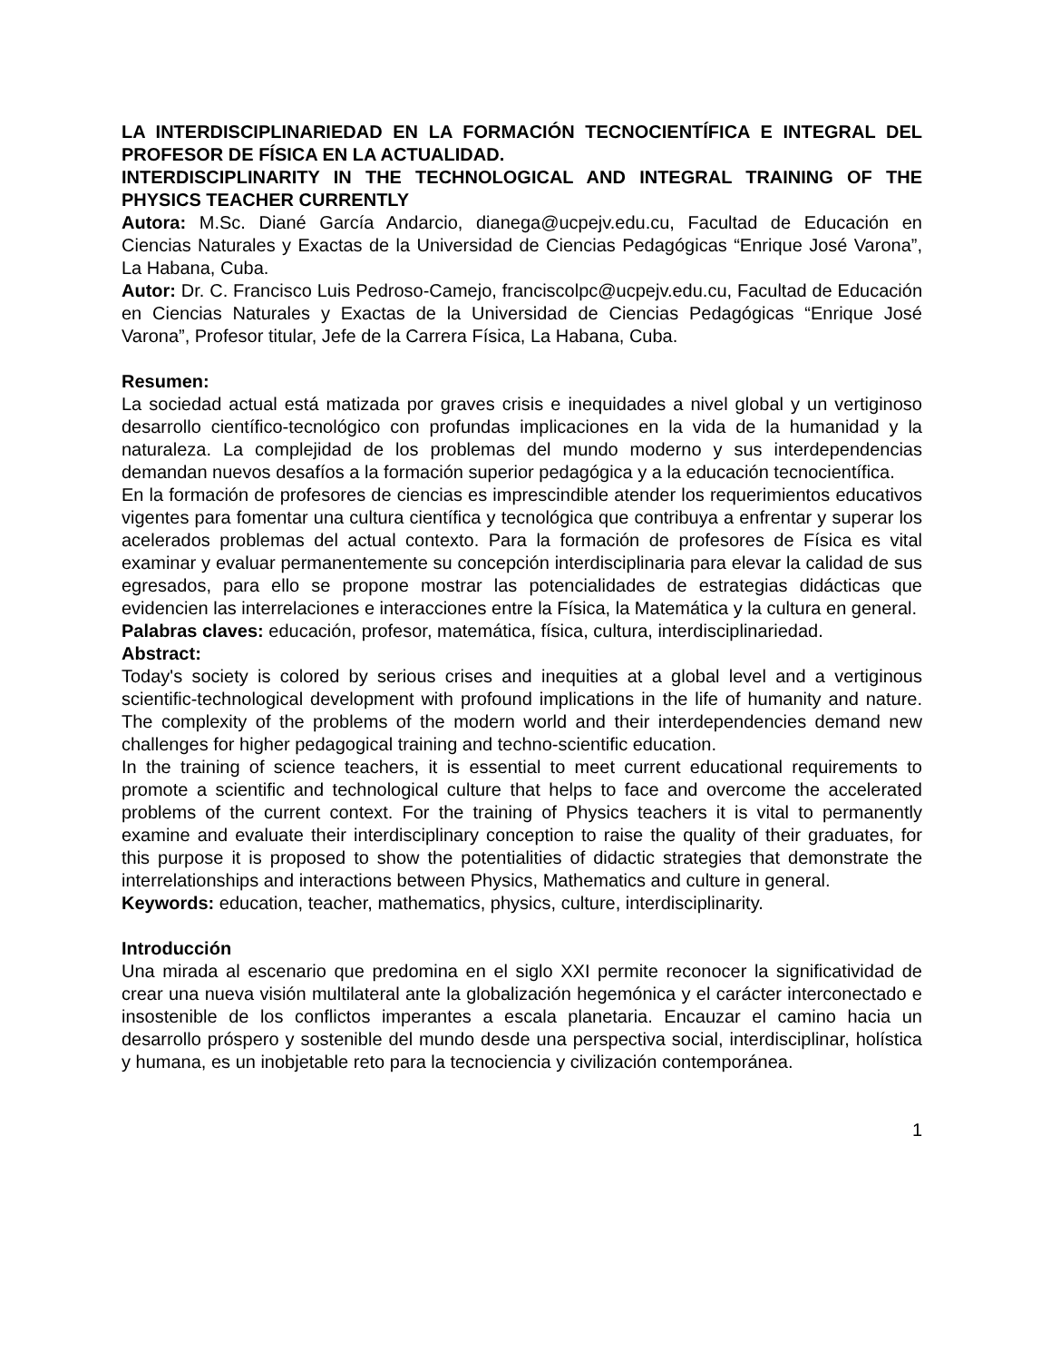LA INTERDISCIPLINARIEDAD EN LA FORMACIÓN TECNOCIENTÍFICA E INTEGRAL DEL PROFESOR DE FÍSICA EN LA ACTUALIDAD.
INTERDISCIPLINARITY IN THE TECHNOLOGICAL AND INTEGRAL TRAINING OF THE PHYSICS TEACHER CURRENTLY
Autora: M.Sc. Diané García Andarcio, dianega@ucpejv.edu.cu, Facultad de Educación en Ciencias Naturales y Exactas de la Universidad de Ciencias Pedagógicas “Enrique José Varona”, La Habana, Cuba.
Autor: Dr. C. Francisco Luis Pedroso-Camejo, franciscolpc@ucpejv.edu.cu, Facultad de Educación en Ciencias Naturales y Exactas de la Universidad de Ciencias Pedagógicas “Enrique José Varona”, Profesor titular, Jefe de la Carrera Física, La Habana, Cuba.
Resumen:
La sociedad actual está matizada por graves crisis e inequidades a nivel global y un vertiginoso desarrollo científico-tecnológico con profundas implicaciones en la vida de la humanidad y la naturaleza. La complejidad de los problemas del mundo moderno y sus interdependencias demandan nuevos desafíos a la formación superior pedagógica y a la educación tecnocientífica.
En la formación de profesores de ciencias es imprescindible atender los requerimientos educativos vigentes para fomentar una cultura científica y tecnológica que contribuya a enfrentar y superar los acelerados problemas del actual contexto. Para la formación de profesores de Física es vital examinar y evaluar permanentemente su concepción interdisciplinaria para elevar la calidad de sus egresados, para ello se propone mostrar las potencialidades de estrategias didácticas que evidencien las interrelaciones e interacciones entre la Física, la Matemática y la cultura en general.
Palabras claves: educación, profesor, matemática, física, cultura, interdisciplinariedad.
Abstract:
Today's society is colored by serious crises and inequities at a global level and a vertiginous scientific-technological development with profound implications in the life of humanity and nature. The complexity of the problems of the modern world and their interdependencies demand new challenges for higher pedagogical training and techno-scientific education.
In the training of science teachers, it is essential to meet current educational requirements to promote a scientific and technological culture that helps to face and overcome the accelerated problems of the current context. For the training of Physics teachers it is vital to permanently examine and evaluate their interdisciplinary conception to raise the quality of their graduates, for this purpose it is proposed to show the potentialities of didactic strategies that demonstrate the interrelationships and interactions between Physics, Mathematics and culture in general.
Keywords: education, teacher, mathematics, physics, culture, interdisciplinarity.
Introducción
Una mirada al escenario que predomina en el siglo XXI permite reconocer la significatividad de crear una nueva visión multilateral ante la globalización hegemónica y el carácter interconectado e insostenible de los conflictos imperantes a escala planetaria. Encauzar el camino hacia un desarrollo próspero y sostenible del mundo desde una perspectiva social, interdisciplinar, holística y humana, es un inobjetable reto para la tecnociencia y civilización contemporánea.
1